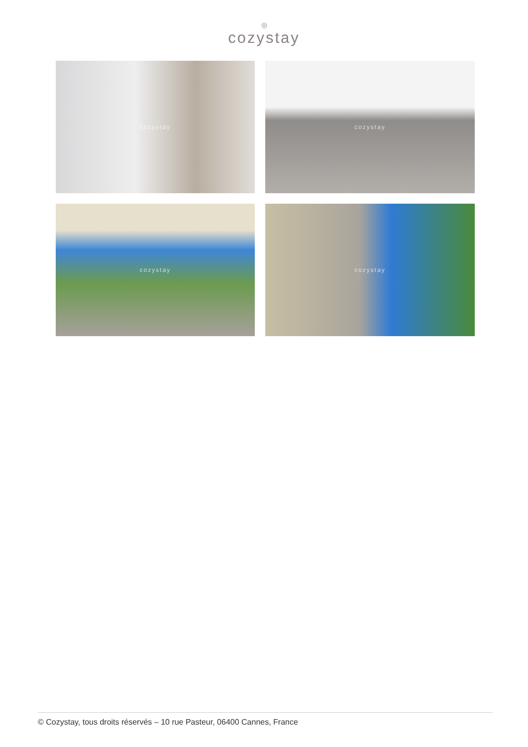◎
cozystay
cozystay cozystay
cozystay cozystay
© Cozystay, tous droits réservés – 10 rue Pasteur, 06400 Cannes, France